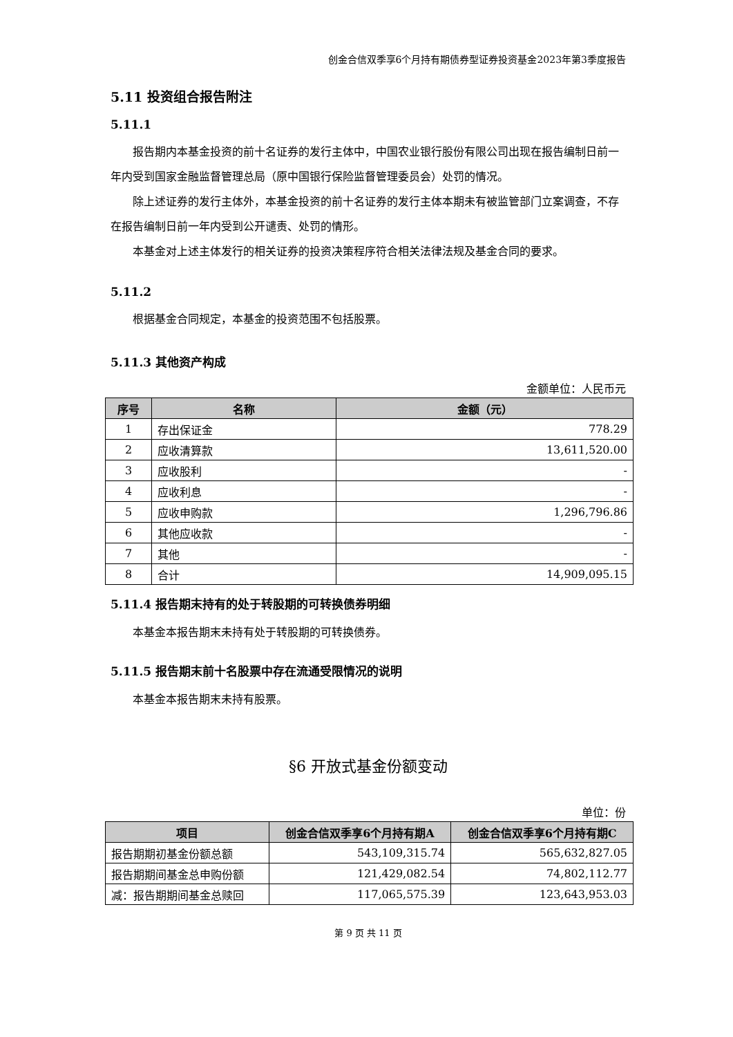创金合信双季享6个月持有期债券型证券投资基金2023年第3季度报告
5.11 投资组合报告附注
5.11.1
报告期内本基金投资的前十名证券的发行主体中，中国农业银行股份有限公司出现在报告编制日前一年内受到国家金融监督管理总局（原中国银行保险监督管理委员会）处罚的情况。
除上述证券的发行主体外，本基金投资的前十名证券的发行主体本期未有被监管部门立案调查，不存在报告编制日前一年内受到公开谴责、处罚的情形。
本基金对上述主体发行的相关证券的投资决策程序符合相关法律法规及基金合同的要求。
5.11.2
根据基金合同规定，本基金的投资范围不包括股票。
5.11.3 其他资产构成
金额单位：人民币元
| 序号 | 名称 | 金额（元） |
| --- | --- | --- |
| 1 | 存出保证金 | 778.29 |
| 2 | 应收清算款 | 13,611,520.00 |
| 3 | 应收股利 | - |
| 4 | 应收利息 | - |
| 5 | 应收申购款 | 1,296,796.86 |
| 6 | 其他应收款 | - |
| 7 | 其他 | - |
| 8 | 合计 | 14,909,095.15 |
5.11.4 报告期末持有的处于转股期的可转换债券明细
本基金本报告期末未持有处于转股期的可转换债券。
5.11.5 报告期末前十名股票中存在流通受限情况的说明
本基金本报告期末未持有股票。
§6 开放式基金份额变动
单位：份
| 项目 | 创金合信双季享6个月持有期A | 创金合信双季享6个月持有期C |
| --- | --- | --- |
| 报告期期初基金份额总额 | 543,109,315.74 | 565,632,827.05 |
| 报告期期间基金总申购份额 | 121,429,082.54 | 74,802,112.77 |
| 减：报告期期间基金总赎回 | 117,065,575.39 | 123,643,953.03 |
第 9 页 共 11 页